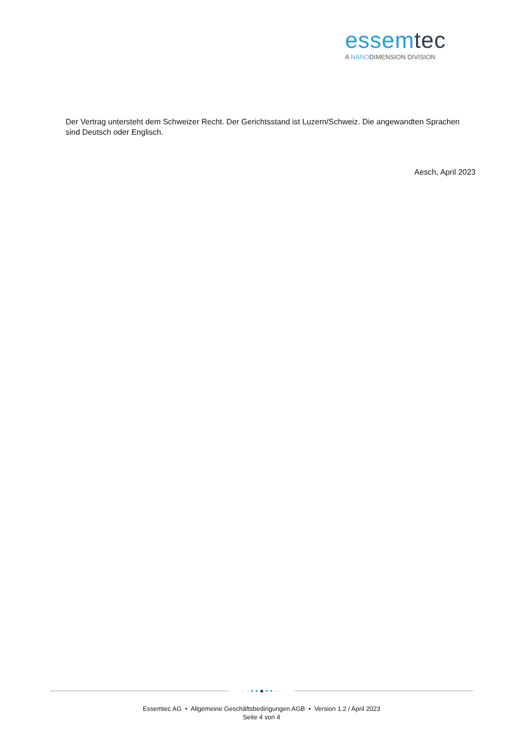essemtec
A NANODIMENSION DIVISION
Der Vertrag untersteht dem Schweizer Recht. Der Gerichtsstand ist Luzern/Schweiz. Die angewandten Sprachen sind Deutsch oder Englisch.
Aesch, April 2023
· · • • ● • • · ·
Essemtec AG • Allgemeine Geschäftsbedingungen AGB • Version 1.2 / April 2023
Seite 4 von 4